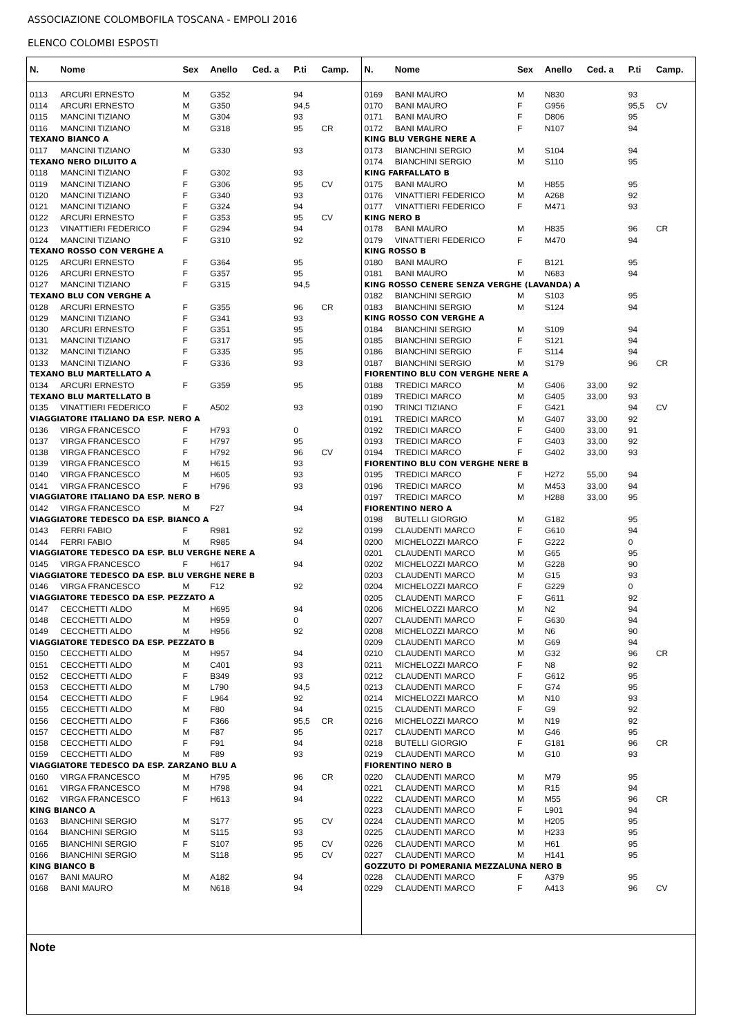ASSOCIAZIONE COLOMBOFILA TOSCANA - EMPOLI 2016
ELENCO COLOMBI ESPOSTI
| N. | Nome | Sex | Anello | Ced. a | P.ti | Camp. |
| --- | --- | --- | --- | --- | --- | --- |
| 0113 | ARCURI ERNESTO | M | G352 | | 94 | |
| 0114 | ARCURI ERNESTO | M | G350 | | 94,5 | |
| 0115 | MANCINI TIZIANO | M | G304 | | 93 | |
| 0116 | MANCINI TIZIANO | M | G318 | | 95 | CR |
| TEXANO BIANCO A | | | | | | |
| 0117 | MANCINI TIZIANO | M | G330 | | 93 | |
| TEXANO NERO DILUITO A | | | | | | |
| 0118 | MANCINI TIZIANO | F | G302 | | 93 | |
| 0119 | MANCINI TIZIANO | F | G306 | | 95 | CV |
| 0120 | MANCINI TIZIANO | F | G340 | | 93 | |
| 0121 | MANCINI TIZIANO | F | G324 | | 94 | |
| 0122 | ARCURI ERNESTO | F | G353 | | 95 | CV |
| 0123 | VINATTIERI FEDERICO | F | G294 | | 94 | |
| 0124 | MANCINI TIZIANO | F | G310 | | 92 | |
| TEXANO ROSSO CON VERGHE A | | | | | | |
| 0125 | ARCURI ERNESTO | F | G364 | | 95 | |
| 0126 | ARCURI ERNESTO | F | G357 | | 95 | |
| 0127 | MANCINI TIZIANO | F | G315 | | 94,5 | |
| TEXANO BLU CON VERGHE A | | | | | | |
| 0128 | ARCURI ERNESTO | F | G355 | | 96 | CR |
| 0129 | MANCINI TIZIANO | F | G341 | | 93 | |
| 0130 | ARCURI ERNESTO | F | G351 | | 95 | |
| 0131 | MANCINI TIZIANO | F | G317 | | 95 | |
| 0132 | MANCINI TIZIANO | F | G335 | | 95 | |
| 0133 | MANCINI TIZIANO | F | G336 | | 93 | |
| TEXANO BLU MARTELLATO A | | | | | | |
| 0134 | ARCURI ERNESTO | F | G359 | | 95 | |
| TEXANO BLU MARTELLATO B | | | | | | |
| 0135 | VINATTIERI FEDERICO | F | A502 | | 93 | |
| VIAGGIATORE ITALIANO DA ESP. NERO A | | | | | | |
| 0136 | VIRGA FRANCESCO | F | H793 | | 0 | |
| 0137 | VIRGA FRANCESCO | F | H797 | | 95 | |
| 0138 | VIRGA FRANCESCO | F | H792 | | 96 | CV |
| 0139 | VIRGA FRANCESCO | M | H615 | | 93 | |
| 0140 | VIRGA FRANCESCO | M | H605 | | 93 | |
| 0141 | VIRGA FRANCESCO | F | H796 | | 93 | |
| VIAGGIATORE ITALIANO DA ESP. NERO B | | | | | | |
| 0142 | VIRGA FRANCESCO | M | F27 | | 94 | |
| VIAGGIATORE TEDESCO DA ESP. BIANCO A | | | | | | |
| 0143 | FERRI FABIO | F | R981 | | 92 | |
| 0144 | FERRI FABIO | M | R985 | | 94 | |
| VIAGGIATORE TEDESCO DA ESP. BLU VERGHE NERE A | | | | | | |
| 0145 | VIRGA FRANCESCO | F | H617 | | 94 | |
| VIAGGIATORE TEDESCO DA ESP. BLU VERGHE NERE B | | | | | | |
| 0146 | VIRGA FRANCESCO | M | F12 | | 92 | |
| VIAGGIATORE TEDESCO DA ESP. PEZZATO A | | | | | | |
| 0147 | CECCHETTI ALDO | M | H695 | | 94 | |
| 0148 | CECCHETTI ALDO | M | H959 | | 0 | |
| 0149 | CECCHETTI ALDO | M | H956 | | 92 | |
| VIAGGIATORE TEDESCO DA ESP. PEZZATO B | | | | | | |
| 0150 | CECCHETTI ALDO | M | H957 | | 94 | |
| 0151 | CECCHETTI ALDO | M | C401 | | 93 | |
| 0152 | CECCHETTI ALDO | F | B349 | | 93 | |
| 0153 | CECCHETTI ALDO | M | L790 | | 94,5 | |
| 0154 | CECCHETTI ALDO | F | L964 | | 92 | |
| 0155 | CECCHETTI ALDO | M | F80 | | 94 | |
| 0156 | CECCHETTI ALDO | F | F366 | | 95,5 | CR |
| 0157 | CECCHETTI ALDO | M | F87 | | 95 | |
| 0158 | CECCHETTI ALDO | F | F91 | | 94 | |
| 0159 | CECCHETTI ALDO | M | F89 | | 93 | |
| VIAGGIATORE TEDESCO DA ESP. ZARZANO BLU A | | | | | | |
| 0160 | VIRGA FRANCESCO | M | H795 | | 96 | CR |
| 0161 | VIRGA FRANCESCO | M | H798 | | 94 | |
| 0162 | VIRGA FRANCESCO | F | H613 | | 94 | |
| KING BIANCO A | | | | | | |
| 0163 | BIANCHINI SERGIO | M | S177 | | 95 | CV |
| 0164 | BIANCHINI SERGIO | M | S115 | | 93 | |
| 0165 | BIANCHINI SERGIO | F | S107 | | 95 | CV |
| 0166 | BIANCHINI SERGIO | M | S118 | | 95 | CV |
| KING BIANCO B | | | | | | |
| 0167 | BANI MAURO | M | A182 | | 94 | |
| 0168 | BANI MAURO | M | N618 | | 94 | |
| N. | Nome | Sex | Anello | Ced. a | P.ti | Camp. |
| --- | --- | --- | --- | --- | --- | --- |
| 0169 | BANI MAURO | M | N830 | | 93 | |
| 0170 | BANI MAURO | F | G956 | | 95,5 | CV |
| 0171 | BANI MAURO | F | D806 | | 95 | |
| 0172 | BANI MAURO | F | N107 | | 94 | |
| KING BLU VERGHE NERE A | | | | | | |
| 0173 | BIANCHINI SERGIO | M | S104 | | 94 | |
| 0174 | BIANCHINI SERGIO | M | S110 | | 95 | |
| KING FARFALLATO B | | | | | | |
| 0175 | BANI MAURO | M | H855 | | 95 | |
| 0176 | VINATTIERI FEDERICO | M | A268 | | 92 | |
| 0177 | VINATTIERI FEDERICO | F | M471 | | 93 | |
| KING NERO B | | | | | | |
| 0178 | BANI MAURO | M | H835 | | 96 | CR |
| 0179 | VINATTIERI FEDERICO | F | M470 | | 94 | |
| KING ROSSO B | | | | | | |
| 0180 | BANI MAURO | F | B121 | | 95 | |
| 0181 | BANI MAURO | M | N683 | | 94 | |
| KING ROSSO CENERE SENZA VERGHE (LAVANDA) A | | | | | | |
| 0182 | BIANCHINI SERGIO | M | S103 | | 95 | |
| 0183 | BIANCHINI SERGIO | M | S124 | | 94 | |
| KING ROSSO CON VERGHE A | | | | | | |
| 0184 | BIANCHINI SERGIO | M | S109 | | 94 | |
| 0185 | BIANCHINI SERGIO | F | S121 | | 94 | |
| 0186 | BIANCHINI SERGIO | F | S114 | | 94 | |
| 0187 | BIANCHINI SERGIO | M | S179 | | 96 | CR |
| FIORENTINO BLU CON VERGHE NERE A | | | | | | |
| 0188 | TREDICI MARCO | M | G406 | 33,00 | 92 | |
| 0189 | TREDICI MARCO | M | G405 | 33,00 | 93 | |
| 0190 | TRINCI TIZIANO | F | G421 | | 94 | CV |
| 0191 | TREDICI MARCO | M | G407 | 33,00 | 92 | |
| 0192 | TREDICI MARCO | F | G400 | 33,00 | 91 | |
| 0193 | TREDICI MARCO | F | G403 | 33,00 | 92 | |
| 0194 | TREDICI MARCO | F | G402 | 33,00 | 93 | |
| FIORENTINO BLU CON VERGHE NERE B | | | | | | |
| 0195 | TREDICI MARCO | F | H272 | 55,00 | 94 | |
| 0196 | TREDICI MARCO | M | M453 | 33,00 | 94 | |
| 0197 | TREDICI MARCO | M | H288 | 33,00 | 95 | |
| FIORENTINO NERO A | | | | | | |
| 0198 | BUTELLI GIORGIO | M | G182 | | 95 | |
| 0199 | CLAUDENTI MARCO | F | G610 | | 94 | |
| 0200 | MICHELOZZI MARCO | F | G222 | | 0 | |
| 0201 | CLAUDENTI MARCO | M | G65 | | 95 | |
| 0202 | MICHELOZZI MARCO | M | G228 | | 90 | |
| 0203 | CLAUDENTI MARCO | M | G15 | | 93 | |
| 0204 | MICHELOZZI MARCO | F | G229 | | 0 | |
| 0205 | CLAUDENTI MARCO | F | G611 | | 92 | |
| 0206 | MICHELOZZI MARCO | M | N2 | | 94 | |
| 0207 | CLAUDENTI MARCO | F | G630 | | 94 | |
| 0208 | MICHELOZZI MARCO | M | N6 | | 90 | |
| 0209 | CLAUDENTI MARCO | M | G69 | | 94 | |
| 0210 | CLAUDENTI MARCO | M | G32 | | 96 | CR |
| 0211 | MICHELOZZI MARCO | F | N8 | | 92 | |
| 0212 | CLAUDENTI MARCO | F | G612 | | 95 | |
| 0213 | CLAUDENTI MARCO | F | G74 | | 95 | |
| 0214 | MICHELOZZI MARCO | M | N10 | | 93 | |
| 0215 | CLAUDENTI MARCO | F | G9 | | 92 | |
| 0216 | MICHELOZZI MARCO | M | N19 | | 92 | |
| 0217 | CLAUDENTI MARCO | M | G46 | | 95 | |
| 0218 | BUTELLI GIORGIO | F | G181 | | 96 | CR |
| 0219 | CLAUDENTI MARCO | M | G10 | | 93 | |
| FIORENTINO NERO B | | | | | | |
| 0220 | CLAUDENTI MARCO | M | M79 | | 95 | |
| 0221 | CLAUDENTI MARCO | M | R15 | | 94 | |
| 0222 | CLAUDENTI MARCO | M | M55 | | 96 | CR |
| 0223 | CLAUDENTI MARCO | F | L901 | | 94 | |
| 0224 | CLAUDENTI MARCO | M | H205 | | 95 | |
| 0225 | CLAUDENTI MARCO | M | H233 | | 95 | |
| 0226 | CLAUDENTI MARCO | M | H61 | | 95 | |
| 0227 | CLAUDENTI MARCO | M | H141 | | 95 | |
| GOZZUTO DI POMERANIA MEZZALUNA NERO B | | | | | | |
| 0228 | CLAUDENTI MARCO | F | A379 | | 95 | |
| 0229 | CLAUDENTI MARCO | F | A413 | | 96 | CV |
Note